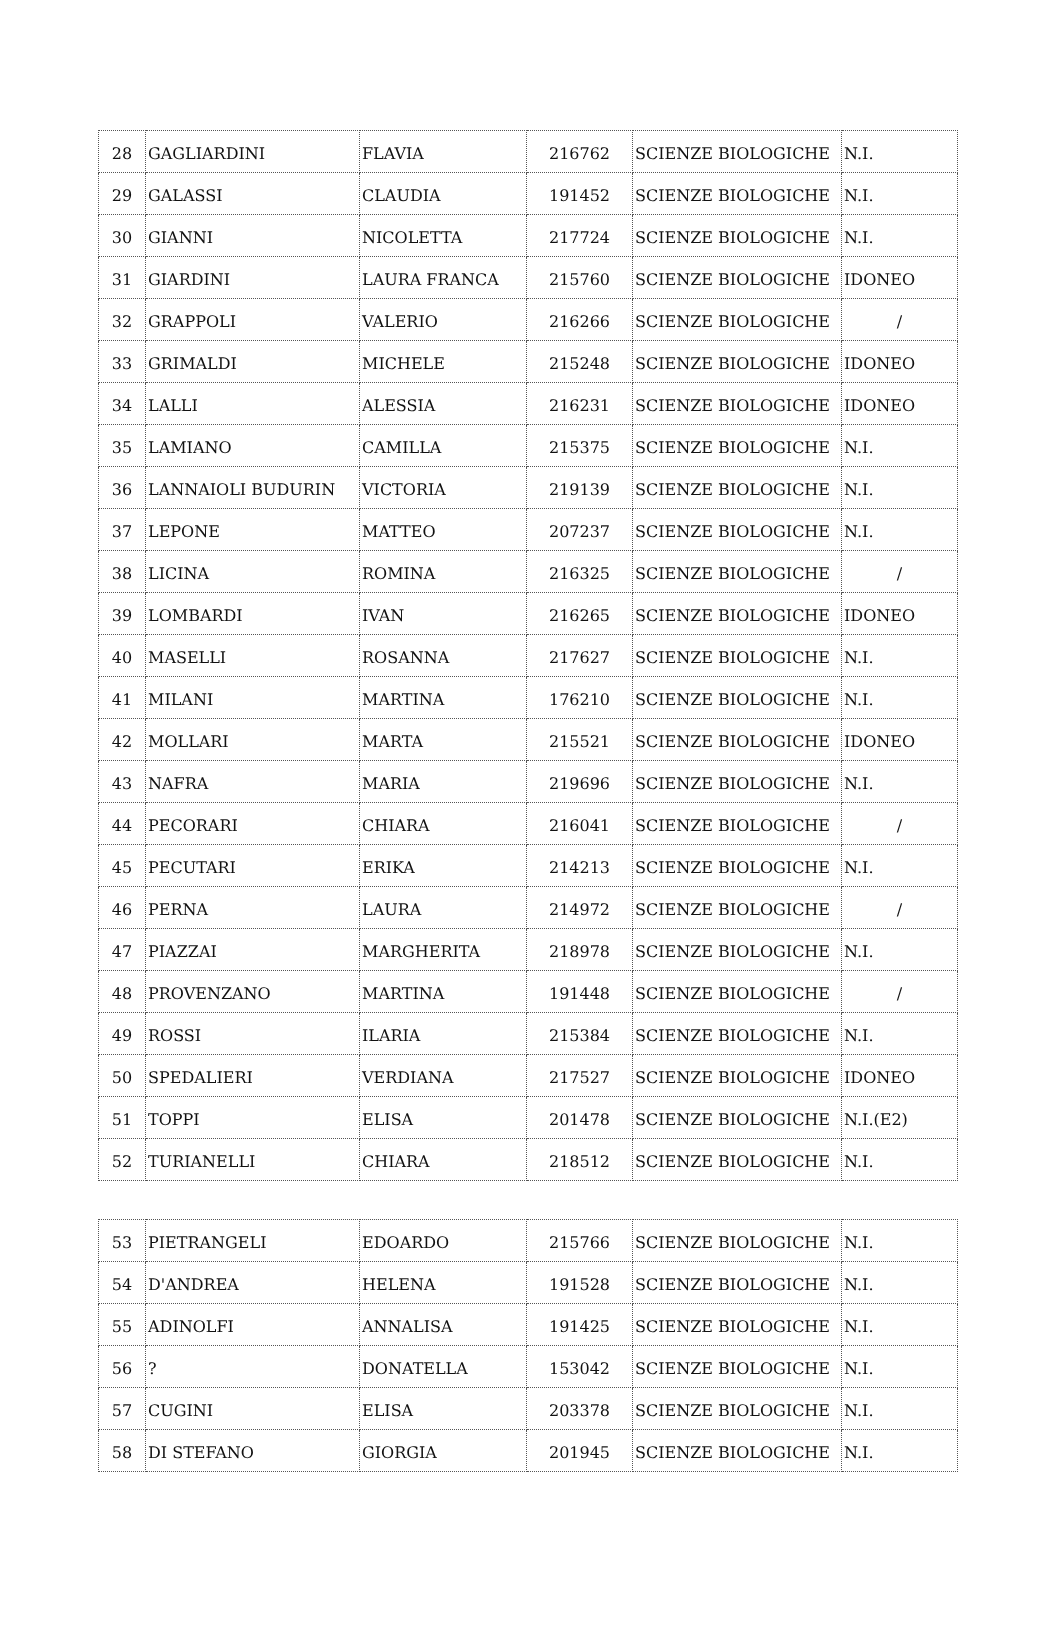| 28 | GAGLIARDINI | FLAVIA | 216762 | SCIENZE BIOLOGICHE | N.I. |
| 29 | GALASSI | CLAUDIA | 191452 | SCIENZE BIOLOGICHE | N.I. |
| 30 | GIANNI | NICOLETTA | 217724 | SCIENZE BIOLOGICHE | N.I. |
| 31 | GIARDINI | LAURA FRANCA | 215760 | SCIENZE BIOLOGICHE | IDONEO |
| 32 | GRAPPOLI | VALERIO | 216266 | SCIENZE BIOLOGICHE | / |
| 33 | GRIMALDI | MICHELE | 215248 | SCIENZE BIOLOGICHE | IDONEO |
| 34 | LALLI | ALESSIA | 216231 | SCIENZE BIOLOGICHE | IDONEO |
| 35 | LAMIANO | CAMILLA | 215375 | SCIENZE BIOLOGICHE | N.I. |
| 36 | LANNAIOLI BUDURIN | VICTORIA | 219139 | SCIENZE BIOLOGICHE | N.I. |
| 37 | LEPONE | MATTEO | 207237 | SCIENZE BIOLOGICHE | N.I. |
| 38 | LICINA | ROMINA | 216325 | SCIENZE BIOLOGICHE | / |
| 39 | LOMBARDI | IVAN | 216265 | SCIENZE BIOLOGICHE | IDONEO |
| 40 | MASELLI | ROSANNA | 217627 | SCIENZE BIOLOGICHE | N.I. |
| 41 | MILANI | MARTINA | 176210 | SCIENZE BIOLOGICHE | N.I. |
| 42 | MOLLARI | MARTA | 215521 | SCIENZE BIOLOGICHE | IDONEO |
| 43 | NAFRA | MARIA | 219696 | SCIENZE BIOLOGICHE | N.I. |
| 44 | PECORARI | CHIARA | 216041 | SCIENZE BIOLOGICHE | / |
| 45 | PECUTARI | ERIKA | 214213 | SCIENZE BIOLOGICHE | N.I. |
| 46 | PERNA | LAURA | 214972 | SCIENZE BIOLOGICHE | / |
| 47 | PIAZZAI | MARGHERITA | 218978 | SCIENZE BIOLOGICHE | N.I. |
| 48 | PROVENZANO | MARTINA | 191448 | SCIENZE BIOLOGICHE | / |
| 49 | ROSSI | ILARIA | 215384 | SCIENZE BIOLOGICHE | N.I. |
| 50 | SPEDALIERI | VERDIANA | 217527 | SCIENZE BIOLOGICHE | IDONEO |
| 51 | TOPPI | ELISA | 201478 | SCIENZE BIOLOGICHE | N.I.(E2) |
| 52 | TURIANELLI | CHIARA | 218512 | SCIENZE BIOLOGICHE | N.I. |
| 53 | PIETRANGELI | EDOARDO | 215766 | SCIENZE BIOLOGICHE | N.I. |
| 54 | D'ANDREA | HELENA | 191528 | SCIENZE BIOLOGICHE | N.I. |
| 55 | ADINOLFI | ANNALISA | 191425 | SCIENZE BIOLOGICHE | N.I. |
| 56 | ? | DONATELLA | 153042 | SCIENZE BIOLOGICHE | N.I. |
| 57 | CUGINI | ELISA | 203378 | SCIENZE BIOLOGICHE | N.I. |
| 58 | DI STEFANO | GIORGIA | 201945 | SCIENZE BIOLOGICHE | N.I. |